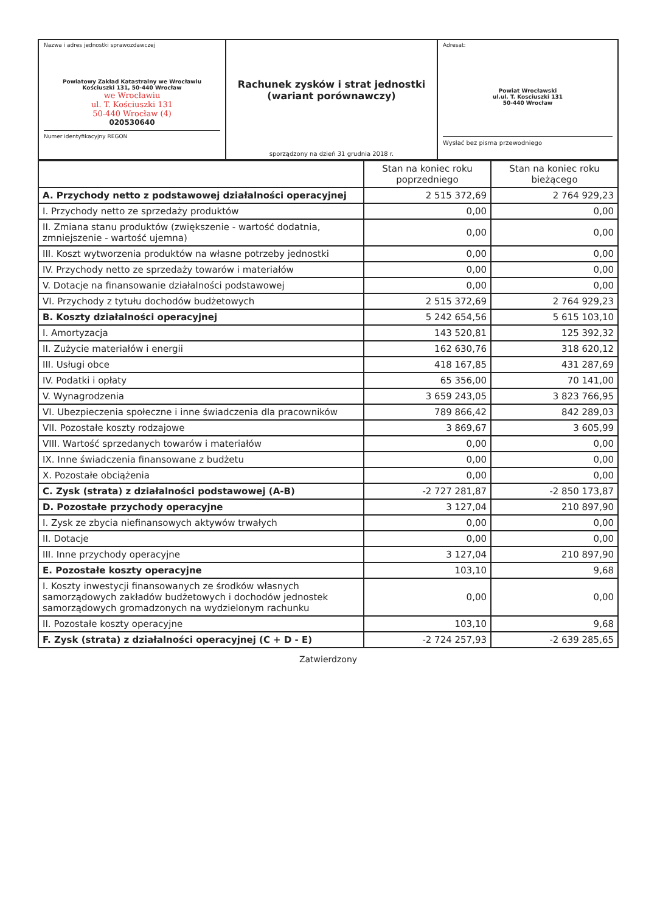| Nazwa i adres jednostki sprawozdawczej Powiatowy Zakład Katastralny we Wrocławiu Kościuszki 131, 50-440 Wrocław we Wrocławiu ul. T. Kościuszki 131 50-440 Wrocław (4) 020530640 Numer identyfikacyjny REGON | Rachunek zysków i strat jednostki (wariant porównawczy) sporządzony na dzień 31 grudnia 2018 r. | Adresat: Powiat Wrocławski ul.ul. T. Kosciuszki 131 50-440 Wrocław Wysłać bez pisma przewodniego |
| | Stan na koniec roku poprzedniego | Stan na koniec roku bieżącego |
| A. Przychody netto z podstawowej działalności operacyjnej | 2 515 372,69 | 2 764 929,23 |
| I. Przychody netto ze sprzedaży produktów | 0,00 | 0,00 |
| II. Zmiana stanu produktów (zwiększenie - wartość dodatnia, zmniejszenie - wartość ujemna) | 0,00 | 0,00 |
| III. Koszt wytworzenia produktów na własne potrzeby jednostki | 0,00 | 0,00 |
| IV. Przychody netto ze sprzedaży towarów i materiałów | 0,00 | 0,00 |
| V. Dotacje na finansowanie działalności podstawowej | 0,00 | 0,00 |
| VI. Przychody z tytułu dochodów budżetowych | 2 515 372,69 | 2 764 929,23 |
| B. Koszty działalności operacyjnej | 5 242 654,56 | 5 615 103,10 |
| I. Amortyzacja | 143 520,81 | 125 392,32 |
| II. Zużycie materiałów i energii | 162 630,76 | 318 620,12 |
| III. Usługi obce | 418 167,85 | 431 287,69 |
| IV. Podatki i opłaty | 65 356,00 | 70 141,00 |
| V. Wynagrodzenia | 3 659 243,05 | 3 823 766,95 |
| VI. Ubezpieczenia społeczne i inne świadczenia dla pracowników | 789 866,42 | 842 289,03 |
| VII. Pozostałe koszty rodzajowe | 3 869,67 | 3 605,99 |
| VIII. Wartość sprzedanych towarów i materiałów | 0,00 | 0,00 |
| IX. Inne świadczenia finansowane z budżetu | 0,00 | 0,00 |
| X. Pozostałe obciążenia | 0,00 | 0,00 |
| C. Zysk (strata) z działalności podstawowej (A-B) | -2 727 281,87 | -2 850 173,87 |
| D. Pozostałe przychody operacyjne | 3 127,04 | 210 897,90 |
| I. Zysk ze zbycia niefinansowych aktywów trwałych | 0,00 | 0,00 |
| II. Dotacje | 0,00 | 0,00 |
| III. Inne przychody operacyjne | 3 127,04 | 210 897,90 |
| E. Pozostałe koszty operacyjne | 103,10 | 9,68 |
| I. Koszty inwestycji finansowanych ze środków własnych samorządowych zakładów budżetowych i dochodów jednostek samorządowych gromadzonych na wydzielonym rachunku | 0,00 | 0,00 |
| II. Pozostałe koszty operacyjne | 103,10 | 9,68 |
| F. Zysk (strata) z działalności operacyjnej (C + D - E) | -2 724 257,93 | -2 639 285,65 |
Zatwierdzony